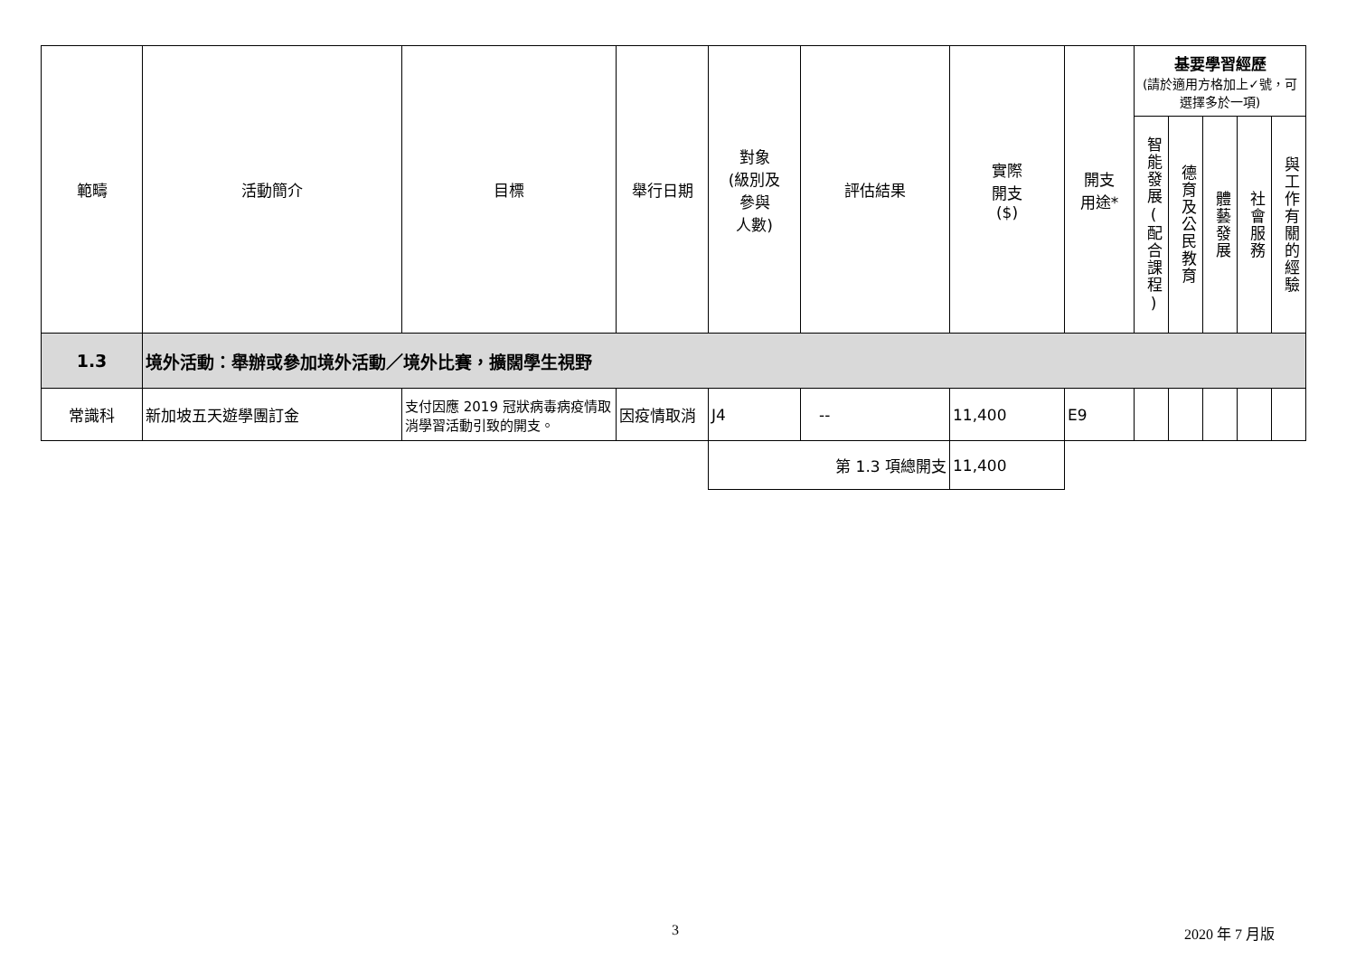| 範疇 | 活動簡介 | 目標 | 舉行日期 | 對象 (級別及 參與 人數) | 評估結果 | 實際 開支 ($) | 開支 用途* | 基要學習經歷 (請於適用方格加上✓號，可選擇多於一項) | | | | |
| --- | --- | --- | --- | --- | --- | --- | --- | --- | --- | --- | --- | --- |
| | | | | | | | | 智能發展(配合課程) | 德育及公民教育 | 體藝發展 | 社會服務 | 與工作有關的經驗 |
| 1.3 | 境外活動：舉辦或參加境外活動／境外比賽，擴闊學生視野 | | | | | | | | | | | |
| 常識科 | 新加坡五天遊學團訂金 | 支付因應 2019 冠狀病毒病疫情取消學習活動引致的開支。 | 因疫情取消 | J4 | -- | 11,400 | E9 | | | | | |
| | | | | 第 1.3 項總開支 | | 11,400 | | | | | | |
3 2020 年 7 月版